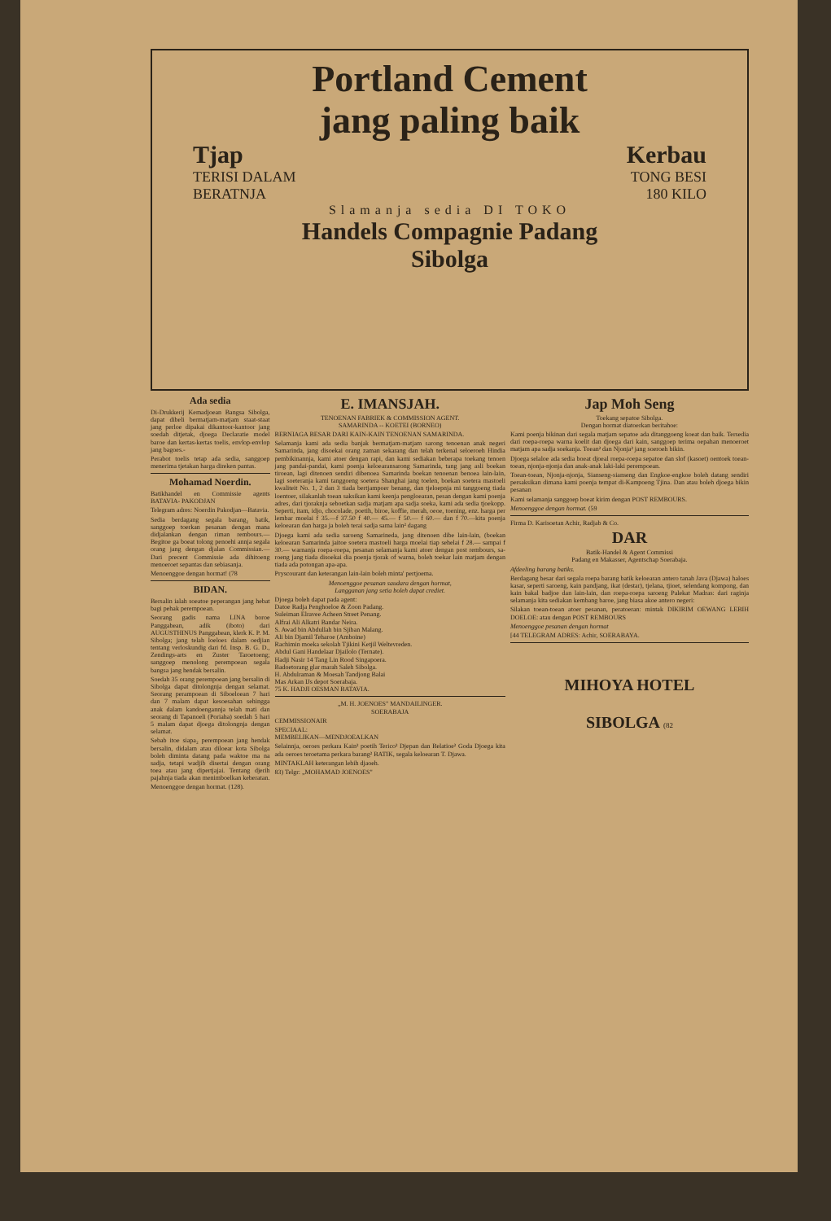Portland Cement
jang paling baik
Tjap Kerbau
TERISI DALAM TONG BESI
BERATNJA 180 KILO
Slamanja sedia DI TOKO
Handels Compagnie Padang
Sibolga
Ada sedia
Di-Drukkerij Kemadjoean Bangsa Sibolga, dapat dibeli bermatjam-matjam staat-staat jang perloe dipakai dikantoor-kantoor jang soedah ditjetak, djoega Declaratie model baroe dan kertas-kertas toelis, envlop-envlop jang bagoes.-
Perabot toelis tetap ada sedia, sanggoep menerima tjetakan harga direken pantas.
Mohamad Noerdin.
Batikhandel en Commissie agents BATAVIA- PAKODJAN
Telegram adres: Noerdin Pakodjan—Batavia.
Sedia berdagang segala barang₂ batik, sanggoep toerkan pesanan dengan mana didjalankan dengan riman rembours.—Begitoe ga boeat tolong penoehi annja segala orang jang dengan djalan Commissian.—Dari precent Commissie ada dihitoeng menoeroet sepantas dan sebiasanja.
Menoenggoe dengan hormat! (78
BIDAN.
Bersalin ialah soeatoe peperangan jang hebat bagi pehak perempoean.
Seorang gadis nama LINA boroe Panggabean, adik (iboto) dari AUGUSTHINUS Panggabean, klerk K. P. M. Sibolga; jang telah loeloes dalam oedjian tentang verloskundig dari fd. Insp. B. G. D., Zendings-arts en Zuster Taroetoeng; sanggoep menolong perempoean segala bangsa jang hendak bersalin.
Soedah 35 orang perempoean jang bersalin di Sibolga dapat ditolongnja dengan selamat. Seorang perampoean di Siboeloean 7 hari dan 7 malam dapat kesoesahan sehingga anak dalam kandoengannja telah mati dan seorang di Tapanoeli (Poriaha) soedah 5 hari 5 malam dapat djoega ditolongnja dengan selamat.
Sebab itoe siapa₂ perempoean jang hendak bersalin, didalam atau diloear kota Sibolga boleh diminta datang pada waktoe ma na sadja, tetapi wadjib disertai dengan orang toea atau jang dipertjajai. Tentang djerih pajahnja tiada akan menimboelkan keberatan.
Menoenggoe dengan hormat. (128).
E. IMANSJAH.
TENOENAN FABRIEK & COMMISSION AGENT.
SAMARINDA -- KOETEI (BORNEO)
BERNIAGA BESAR DARI KAIN-KAIN TENOENAN SAMARINDA.
Selamanja kami ada sedia banjak bermatjam-matjam sarong tenoenan anak negeri Samarinda, jang disoekai orang zaman sekarang dan telah terkenal seloeroeh Hindia pembikinannja, kami atoer dengan rapi, dan kami sediakan beberapa toekang tenoen jang pandai-pandai, kami poenja keloearansarong Samarinda, tang jang asli boekan tiroean, lagi ditenoen sendiri dibenoea Samarinda boekan tenoenan benoea lain-lain, lagi soeteranja kami tanggoeng soetera Shanghai jang toelen, boekan soetera mastoeli kwaliteit No. 1, 2 dan 3 tiada bertjampoer benang, dan tjeloepnja mi tanggoeng tiada loentoer, silakanlah toean saksikan kami keenja pengloearan, pesan dengan kami poenja adres, dari tjoraknja seboetkan sadja matjam apa sadja soeka, kami ada sedia tjoekopp. Seperti, itam, idjo, chocolade, poetih, biroe, koffie, merah, oeoe, toening, enz. harga per lembar moelai f 35.—f 37.50 f 40.— 45.— f 50.— f 60.— dan f 70.—kita poenja keloearan dan harga ja boleh terai sadja sama lain² dagang
Djoega kami ada sedia saroeng Samarineda, jang ditenoen dibe lain-lain, (boekan keloearan Samarinda jaitoe soetera mastoeli harga moelai tiap sehelai f 28.— sampai f 30.— warnanja roepa-roepa, pesanan selamanja kami atoer dengan post rembours, sa-roeng jang tiada disoekai dia poenja tjorak of warna, boleh toekar lain matjam dengan tiada ada potongan apa-apa.
Pryscourant dan keterangan lain-lain boleh minta' pertjoema.
Menoenggoe pesanan saudara dengan hormat,
Langganan jang setia boleh dapat crediet.
Djoega boleh dapat pada agent:
Datoe Radja Penghoeloe & Zoon Padang.
Suleiman Elravee Acheen Street Penang.
Alfrai Ali Alkatri Bandar Neira.
S. Awad bin Abdullah bin Sjiban Malang.
Ali bin Djamil Teharoe (Amboine)
Rachimin moeka sekolah Tjikini Ketjil Weltevreden.
Abdul Gani Handelaar Djailolo (Ternate).
Hadji Nasir 14 Tang Lin Rood Singapoera.
Badoetorang glar marah Saleh Sibolga.
H. Abdulraman & Moesah Tandjong Balai
Mas Arkan IJs depot Soerabaja.
75 K. HADJI OESMAN BATAVIA.
„M. H. JOENOES" MANDAILINGER.
SOERABAJA
CEMMISSIONAIR
SPECIAAL:
MEMBELIKAN—MENDJOEALKAN
Selainnja, oeroes perkara Kain² poetih Terico² Djepan dan Belatioe² Goda Djoega kita ada oeroes teroetama perkara barang² BATIK, segala keloearan T. Djawa.
MINTAKLAH keterangan lebih djaoeh.
83) Telgr: „MOHAMAD JOENOES"
Jap Moh Seng
Toekang sepatoe Sibolga.
Dengan hormat diatoerkan beritahoe:
Kami poenja bikinan dari segala matjam sepatoe ada ditanggoeng koeat dan baik. Tersedia dari roepa-roepa warna koelit dan djoega dari kain, sanggoep terima oepahan menoeroet matjam apa sadja soekanja. Toean² dan Njonja² jang soeroeh bikin.
Djoega selaloe ada sedia boeat djoeal roepa-roepa sepatoe dan slof (kasoet) oentoek toean-toean, njonja-njonja dan anak-anak laki-laki perempoean.
Toean-toean, Njonja-njonja, Sianseng-sianseng dan Engkoe-engkoe boleh datang sendiri persaksikan dimana kami poenja tempat di-Kampoeng Tjina. Dan atau boleh djoega bikin pesanan
Kami selamanja sanggoep boeat kirim dengan POST REMBOURS.
Menoenggoe dengan hormat. (59
Firma D. Karisoetan Achir, Radjab & Co.
DAR
Batik-Handel & Agent Commissi
Padang en Makasser, Agentschap Soerabaja.
Afdeeling barang batiks.
Berdagang besar dari segala roepa barang batik keloearan antero tanah Java (Djawa) haloes kasar, seperti saroeng, kain pandjang, ikat (destar), tjelana, tjioet, selendang kompong, dan kain bakal badjoe dan lain-lain, dan roepa-roepa saroeng Palekat Madras: dari raginja selamanja kita sediakan kembang baroe, jang biasa akoe antero negeri:
Silakan toean-toean atoer pesanan, peratoeran: mintak DIKIRIM OEWANG LEBIH DOELOE: atau dengan POST REMBOURS
Menoenggoe pesanan dengan hormat
[44 TELEGRAM ADRES: Achir, SOERABAYA.
MIHOYA HOTEL
SIBOLGA (82